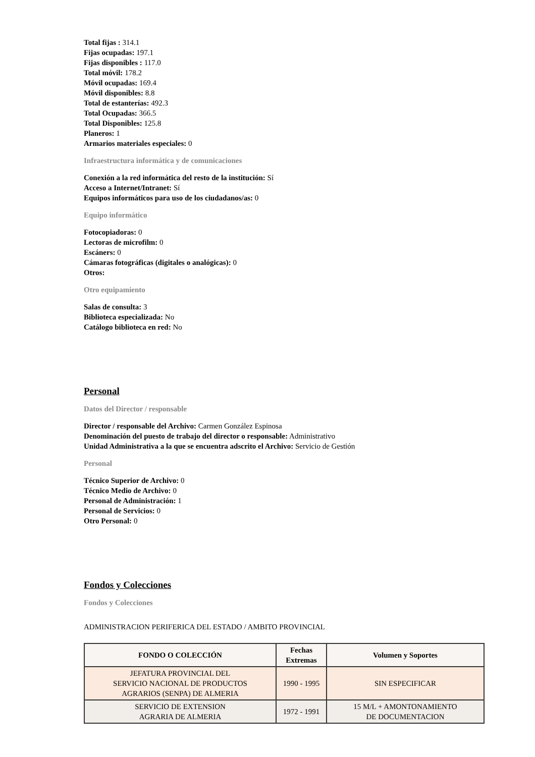Total fijas : 314.1
Fijas ocupadas: 197.1
Fijas disponibles : 117.0
Total móvil: 178.2
Móvil ocupadas: 169.4
Móvil disponibles: 8.8
Total de estanterías: 492.3
Total Ocupadas: 366.5
Total Disponibles: 125.8
Planeros: 1
Armarios materiales especiales: 0
Infraestructura informática y de comunicaciones
Conexión a la red informática del resto de la institución: Sí
Acceso a Internet/Intranet: Sí
Equipos informáticos para uso de los ciudadanos/as: 0
Equipo informático
Fotocopiadoras: 0
Lectoras de microfilm: 0
Escáners: 0
Cámaras fotográficas (digitales o analógicas): 0
Otros:
Otro equipamiento
Salas de consulta: 3
Biblioteca especializada: No
Catálogo biblioteca en red: No
Personal
Datos del Director / responsable
Director / responsable del Archivo: Carmen González Espinosa
Denominación del puesto de trabajo del director o responsable: Administrativo
Unidad Administrativa a la que se encuentra adscrito el Archivo: Servicio de Gestión
Personal
Técnico Superior de Archivo: 0
Técnico Medio de Archivo: 0
Personal de Administración: 1
Personal de Servicios: 0
Otro Personal: 0
Fondos y Colecciones
Fondos y Colecciones
ADMINISTRACION PERIFERICA DEL ESTADO / AMBITO PROVINCIAL
| FONDO O COLECCIÓN | Fechas Extremas | Volumen y Soportes |
| --- | --- | --- |
| JEFATURA PROVINCIAL DEL SERVICIO NACIONAL DE PRODUCTOS AGRARIOS (SENPA) DE ALMERIA | 1990 - 1995 | SIN ESPECIFICAR |
| SERVICIO DE EXTENSION AGRARIA DE ALMERIA | 1972 - 1991 | 15 M/L + AMONTONAMIENTO DE DOCUMENTACION |